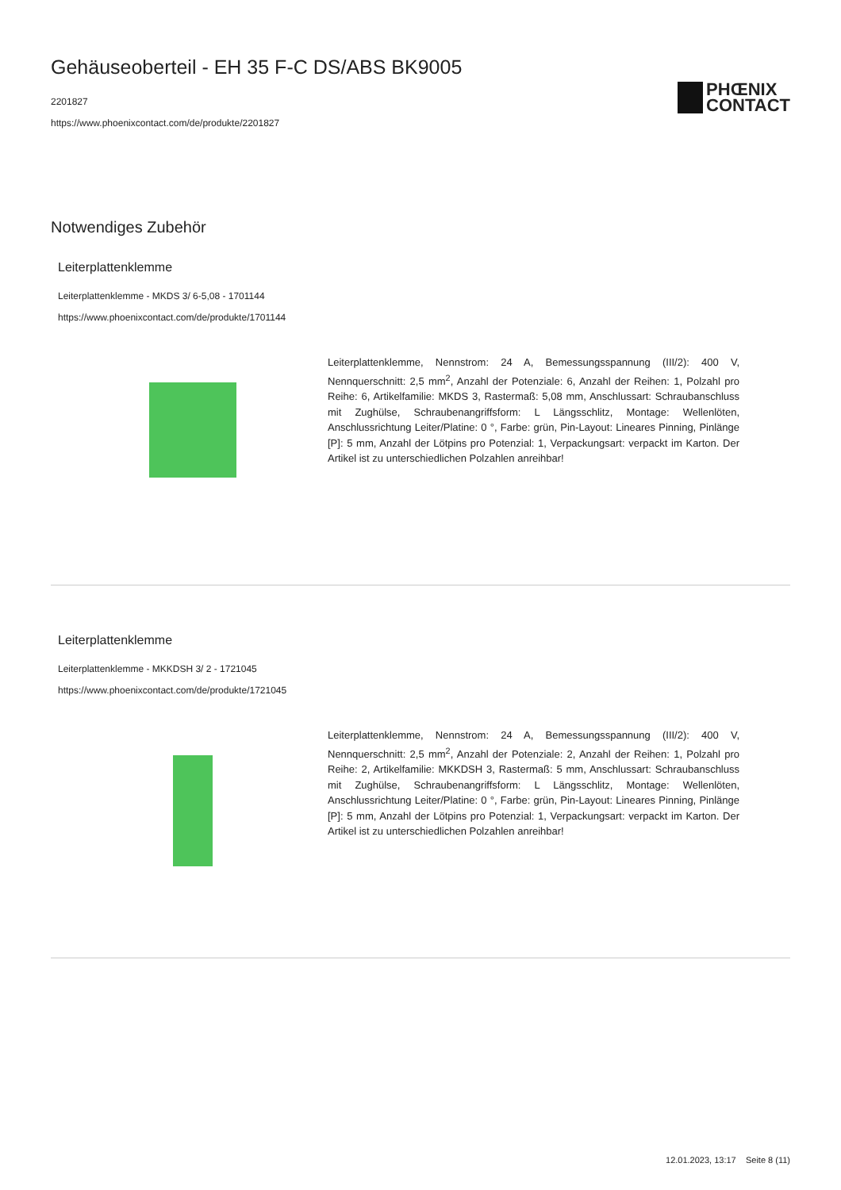Gehäuseoberteil - EH 35 F-C DS/ABS BK9005
2201827
https://www.phoenixcontact.com/de/produkte/2201827
PHŒNIX
CONTACT
Notwendiges Zubehör
Leiterplattenklemme
Leiterplattenklemme - MKDS 3/ 6-5,08 - 1701144
https://www.phoenixcontact.com/de/produkte/1701144
Leiterplattenklemme, Nennstrom: 24 A, Bemessungsspannung (III/2): 400 V, Nennquerschnitt: 2,5 mm<sup>2</sup>, Anzahl der Potenziale: 6, Anzahl der Reihen: 1, Polzahl pro Reihe: 6, Artikelfamilie: MKDS 3, Rastermaß: 5,08 mm, Anschlussart: Schraubanschluss mit Zughülse, Schraubenangriffsform: L Längsschlitz, Montage: Wellenlöten, Anschlussrichtung Leiter/Platine: 0 °, Farbe: grün, Pin-Layout: Lineares Pinning, Pinlänge [P]: 5 mm, Anzahl der Lötpins pro Potenzial: 1, Verpackungsart: verpackt im Karton. Der Artikel ist zu unterschiedlichen Polzahlen anreihbar!
Leiterplattenklemme
Leiterplattenklemme - MKKDSH 3/ 2 - 1721045
https://www.phoenixcontact.com/de/produkte/1721045
Leiterplattenklemme, Nennstrom: 24 A, Bemessungsspannung (III/2): 400 V, Nennquerschnitt: 2,5 mm<sup>2</sup>, Anzahl der Potenziale: 2, Anzahl der Reihen: 1, Polzahl pro Reihe: 2, Artikelfamilie: MKKDSH 3, Rastermaß: 5 mm, Anschlussart: Schraubanschluss mit Zughülse, Schraubenangriffsform: L Längsschlitz, Montage: Wellenlöten, Anschlussrichtung Leiter/Platine: 0 °, Farbe: grün, Pin-Layout: Lineares Pinning, Pinlänge [P]: 5 mm, Anzahl der Lötpins pro Potenzial: 1, Verpackungsart: verpackt im Karton. Der Artikel ist zu unterschiedlichen Polzahlen anreihbar!
12.01.2023, 13:17 Seite 8 (11)